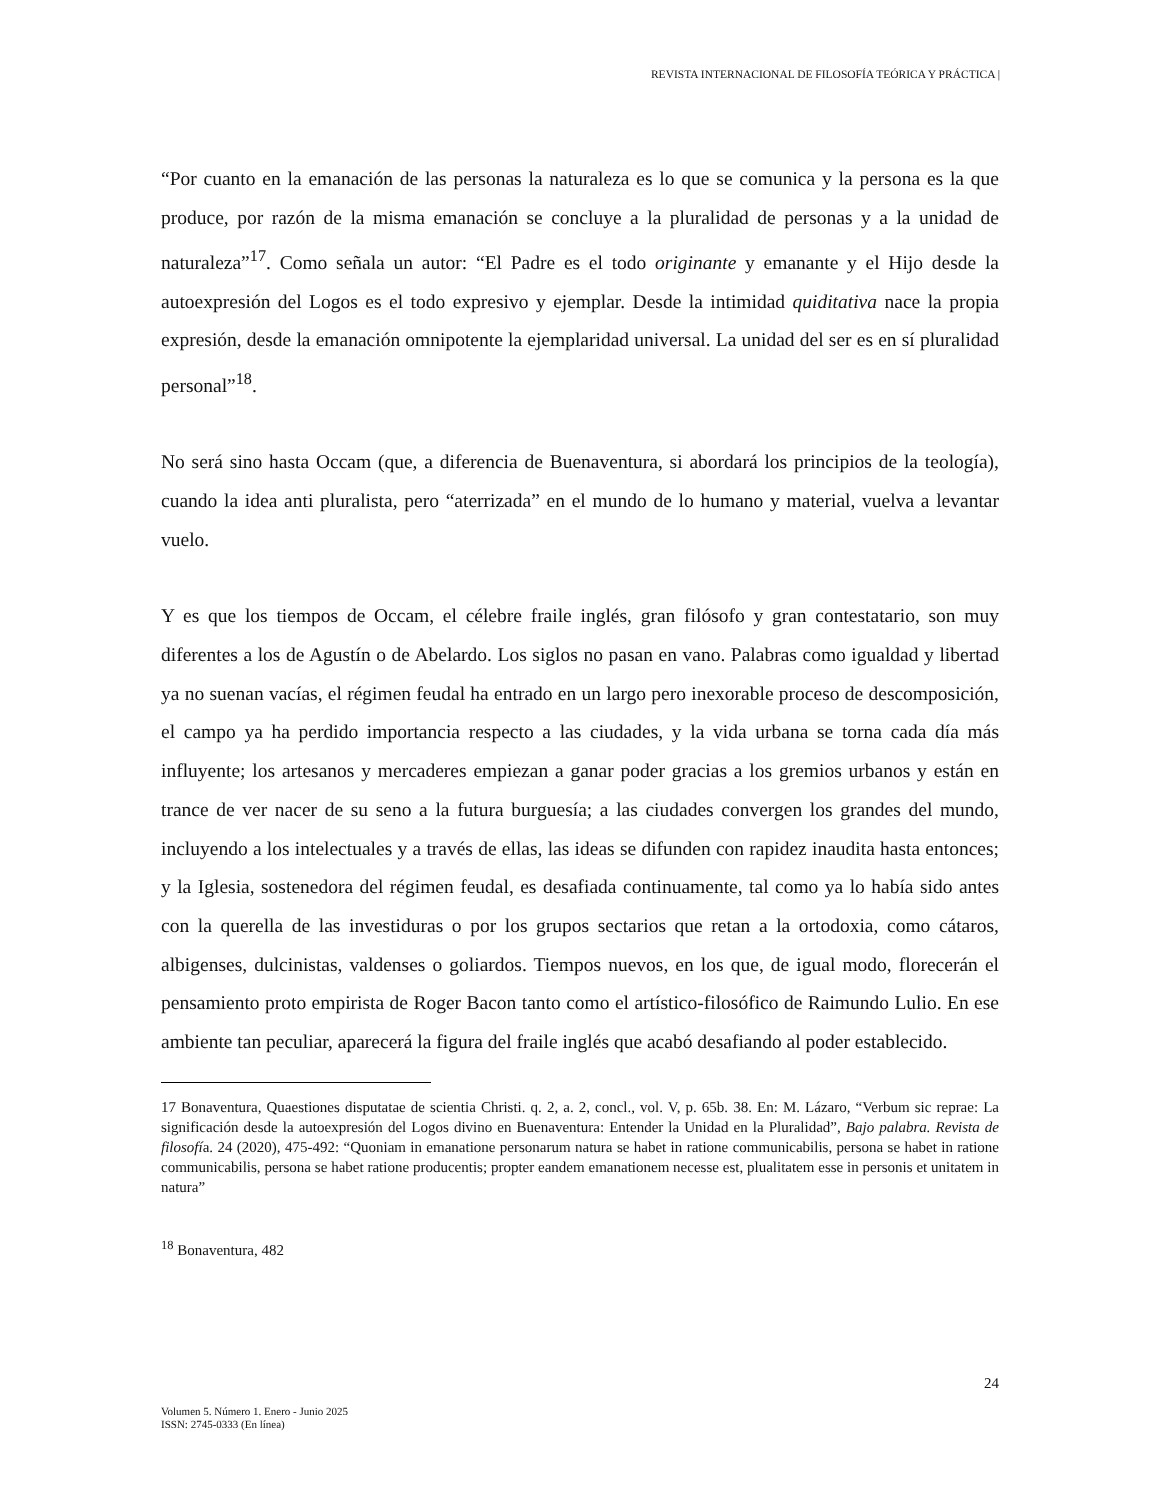REVISTA INTERNACIONAL DE FILOSOFÍA TEÓRICA Y PRÁCTICA |
“Por cuanto en la emanación de las personas la naturaleza es lo que se comunica y la persona es la que produce, por razón de la misma emanación se concluye a la pluralidad de personas y a la unidad de naturaleza”<sup>17</sup>. Como señala un autor: “El Padre es el todo originante y emanante y el Hijo desde la autoexpresión del Logos es el todo expresivo y ejemplar. Desde la intimidad quiditativa nace la propia expresión, desde la emanación omnipotente la ejemplaridad universal. La unidad del ser es en sí pluralidad personal”<sup>18</sup>.
No será sino hasta Occam (que, a diferencia de Buenaventura, si abordará los principios de la teología), cuando la idea anti pluralista, pero “aterrizada” en el mundo de lo humano y material, vuelva a levantar vuelo.
Y es que los tiempos de Occam, el célebre fraile inglés, gran filósofo y gran contestatario, son muy diferentes a los de Agustín o de Abelardo. Los siglos no pasan en vano. Palabras como igualdad y libertad ya no suenan vacías, el régimen feudal ha entrado en un largo pero inexorable proceso de descomposición, el campo ya ha perdido importancia respecto a las ciudades, y la vida urbana se torna cada día más influyente; los artesanos y mercaderes empiezan a ganar poder gracias a los gremios urbanos y están en trance de ver nacer de su seno a la futura burguesía; a las ciudades convergen los grandes del mundo, incluyendo a los intelectuales y a través de ellas, las ideas se difunden con rapidez inaudita hasta entonces; y la Iglesia, sostenedora del régimen feudal, es desafiada continuamente, tal como ya lo había sido antes con la querella de las investiduras o por los grupos sectarios que retan a la ortodoxia, como cátaros, albigenses, dulcinistas, valdenses o goliardos. Tiempos nuevos, en los que, de igual modo, florecerán el pensamiento proto empirista de Roger Bacon tanto como el artístico-filosófico de Raimundo Lulio. En ese ambiente tan peculiar, aparecerá la figura del fraile inglés que acabó desafiando al poder establecido.
17 Bonaventura, Quaestiones disputatae de scientia Christi. q. 2, a. 2, concl., vol. V, p. 65b. 38. En: M. Lázaro, “Verbum sic reprae: La significación desde la autoexpresión del Logos divino en Buenaventura: Entender la Unidad en la Pluralidad”, Bajo palabra. Revista de filosofía. 24 (2020), 475-492: “Quoniam in emanatione personarum natura se habet in ratione communicabilis, persona se habet in ratione communicabilis, persona se habet ratione producentis; propter eandem emanationem necesse est, plualitatem esse in personis et unitatem in natura”
<sup>18</sup> Bonaventura, 482
24
Volumen 5. Número 1. Enero - Junio 2025
ISSN: 2745-0333 (En línea)